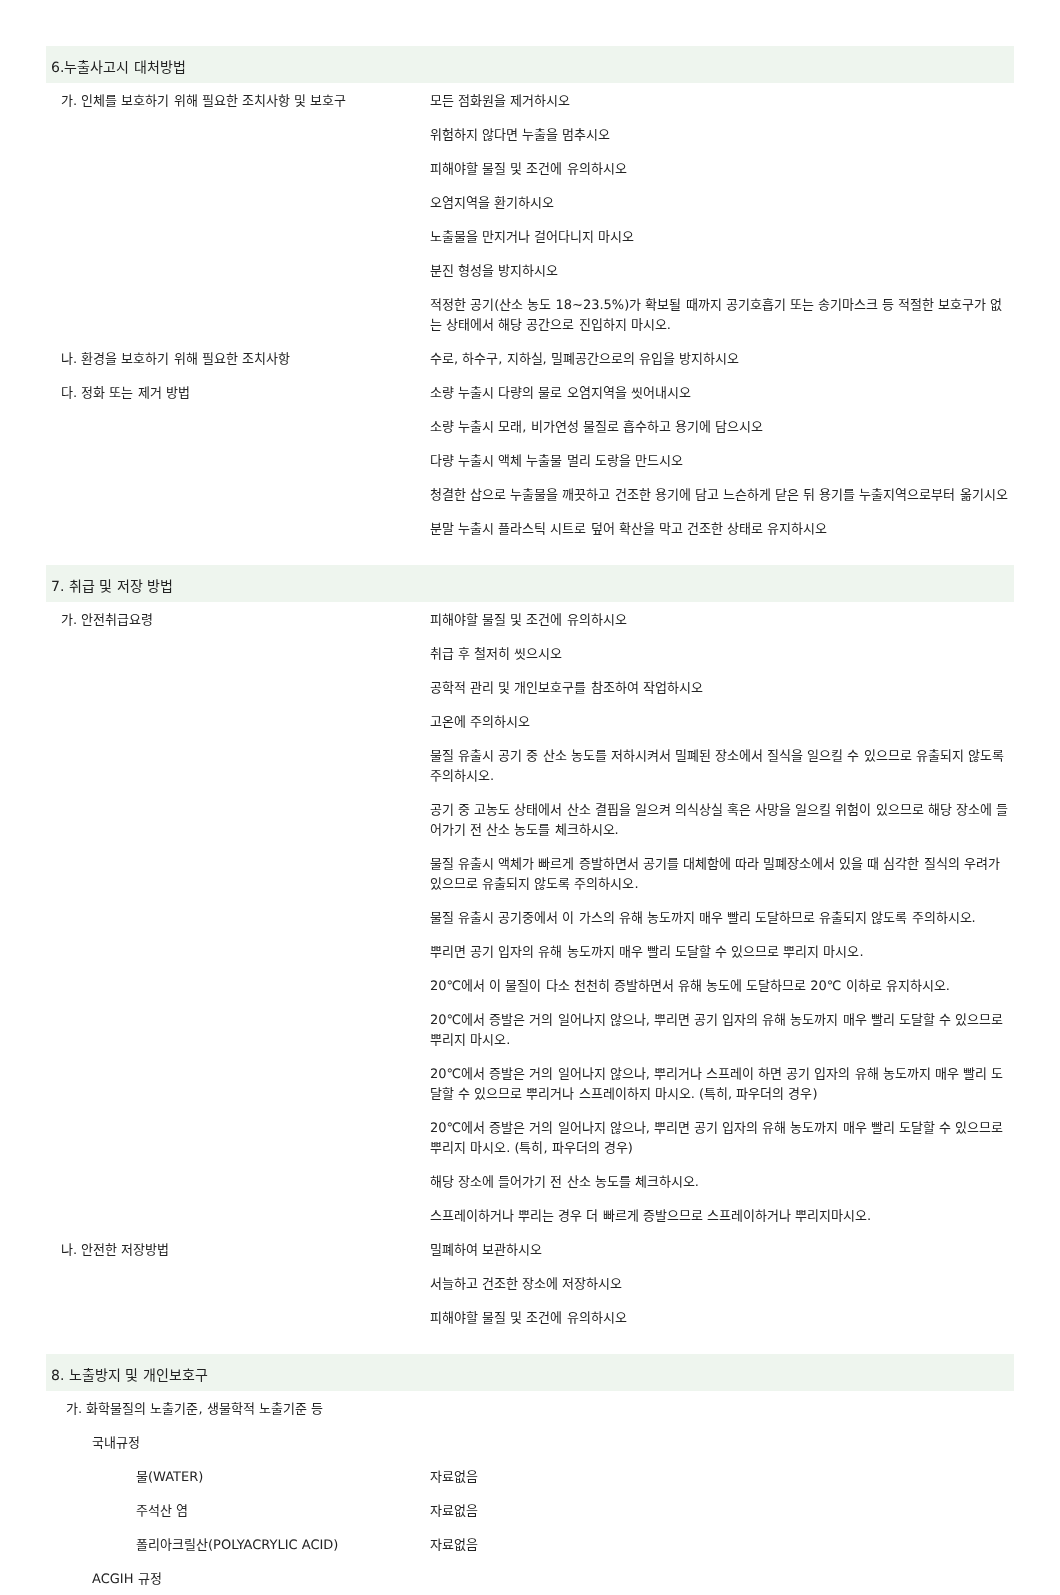6.누출사고시 대처방법
가. 인체를 보호하기 위해 필요한 조치사항 및 보호구 모든 점화원을 제거하시오
위험하지 않다면 누출을 멈추시오
피해야할 물질 및 조건에 유의하시오
오염지역을 환기하시오
노출물을 만지거나 걸어다니지 마시오
분진 형성을 방지하시오
적정한 공기(산소 농도 18~23.5%)가 확보될 때까지 공기호흡기 또는 송기마스크 등 적절한 보호구가 없는 상태에서 해당 공간으로 진입하지 마시오.
나. 환경을 보호하기 위해 필요한 조치사항 수로, 하수구, 지하실, 밀폐공간으로의 유입을 방지하시오
다. 정화 또는 제거 방법 소량 누출시 다량의 물로 오염지역을 씻어내시오
소량 누출시 모래, 비가연성 물질로 흡수하고 용기에 담으시오
다량 누출시 액체 누출물 멀리 도랑을 만드시오
청결한 삽으로 누출물을 깨끗하고 건조한 용기에 담고 느슨하게 닫은 뒤 용기를 누출지역으로부터 옮기시오
분말 누출시 플라스틱 시트로 덮어 확산을 막고 건조한 상태로 유지하시오
7. 취급 및 저장 방법
가. 안전취급요령 피해야할 물질 및 조건에 유의하시오
취급 후 철저히 씻으시오
공학적 관리 및 개인보호구를 참조하여 작업하시오
고온에 주의하시오
물질 유출시 공기 중 산소 농도를 저하시켜서 밀폐된 장소에서 질식을 일으킬 수 있으므로 유출되지 않도록 주의하시오.
공기 중 고농도 상태에서 산소 결핍을 일으켜 의식상실 혹은 사망을 일으킬 위험이 있으므로 해당 장소에 들어가기 전 산소 농도를 체크하시오.
물질 유출시 액체가 빠르게 증발하면서 공기를 대체함에 따라 밀폐장소에서 있을 때 심각한 질식의 우려가 있으므로 유출되지 않도록 주의하시오.
물질 유출시 공기중에서 이 가스의 유해 농도까지 매우 빨리 도달하므로 유출되지 않도록 주의하시오.
뿌리면 공기 입자의 유해 농도까지 매우 빨리 도달할 수 있으므로 뿌리지 마시오.
20℃에서 이 물질이 다소 천천히 증발하면서 유해 농도에 도달하므로 20℃ 이하로 유지하시오.
20℃에서 증발은 거의 일어나지 않으나, 뿌리면 공기 입자의 유해 농도까지 매우 빨리 도달할 수 있으므로 뿌리지 마시오.
20℃에서 증발은 거의 일어나지 않으나, 뿌리거나 스프레이 하면 공기 입자의 유해 농도까지 매우 빨리 도달할 수 있으므로 뿌리거나 스프레이하지 마시오. (특히, 파우더의 경우)
20℃에서 증발은 거의 일어나지 않으나, 뿌리면 공기 입자의 유해 농도까지 매우 빨리 도달할 수 있으므로 뿌리지 마시오. (특히, 파우더의 경우)
해당 장소에 들어가기 전 산소 농도를 체크하시오.
스프레이하거나 뿌리는 경우 더 빠르게 증발으므로 스프레이하거나 뿌리지마시오.
나. 안전한 저장방법 밀폐하여 보관하시오
서늘하고 건조한 장소에 저장하시오
피해야할 물질 및 조건에 유의하시오
8. 노출방지 및 개인보호구
가. 화학물질의 노출기준, 생물학적 노출기준 등
국내규정
물(WATER) 자료없음
주석산 염 자료없음
폴리아크릴산(POLYACRYLIC ACID) 자료없음
ACGIH 규정